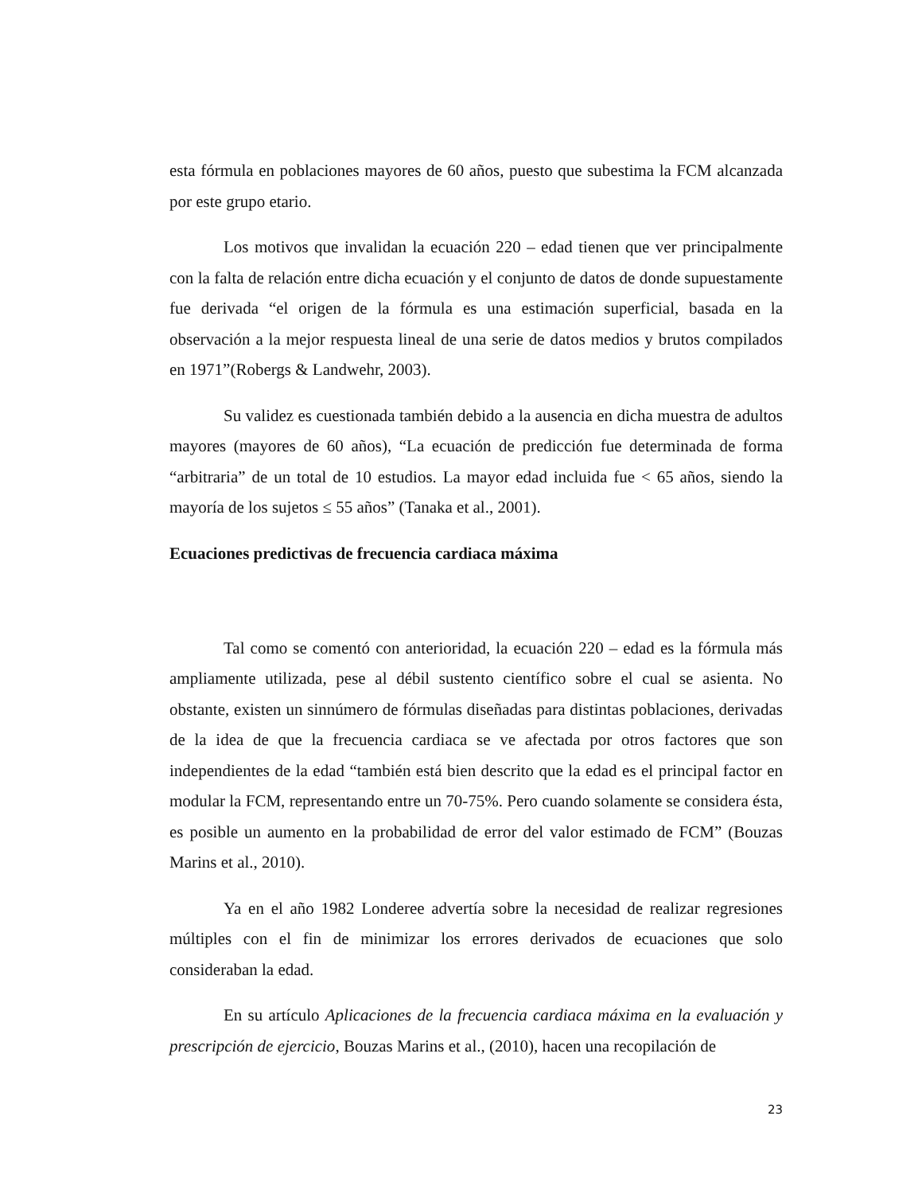esta fórmula en poblaciones mayores de 60 años, puesto que subestima la FCM alcanzada por este grupo etario.
Los motivos que invalidan la ecuación 220 – edad tienen que ver principalmente con la falta de relación entre dicha ecuación y el conjunto de datos de donde supuestamente fue derivada “el origen de la fórmula es una estimación superficial, basada en la observación a la mejor respuesta lineal de una serie de datos medios y brutos compilados en 1971”(Robergs & Landwehr, 2003).
Su validez es cuestionada también debido a la ausencia en dicha muestra de adultos mayores (mayores de 60 años), “La ecuación de predicción fue determinada de forma “arbitraria” de un total de 10 estudios. La mayor edad incluida fue < 65 años, siendo la mayoría de los sujetos ≤ 55 años” (Tanaka et al., 2001).
Ecuaciones predictivas de frecuencia cardiaca máxima
Tal como se comentó con anterioridad, la ecuación 220 – edad es la fórmula más ampliamente utilizada, pese al débil sustento científico sobre el cual se asienta. No obstante, existen un sinnúmero de fórmulas diseñadas para distintas poblaciones, derivadas de la idea de que la frecuencia cardiaca se ve afectada por otros factores que son independientes de la edad “también está bien descrito que la edad es el principal factor en modular la FCM, representando entre un 70-75%. Pero cuando solamente se considera ésta, es posible un aumento en la probabilidad de error del valor estimado de FCM” (Bouzas Marins et al., 2010).
Ya en el año 1982 Londeree advertía sobre la necesidad de realizar regresiones múltiples con el fin de minimizar los errores derivados de ecuaciones que solo consideraban la edad.
En su artículo Aplicaciones de la frecuencia cardiaca máxima en la evaluación y prescripción de ejercicio, Bouzas Marins et al., (2010), hacen una recopilación de
23